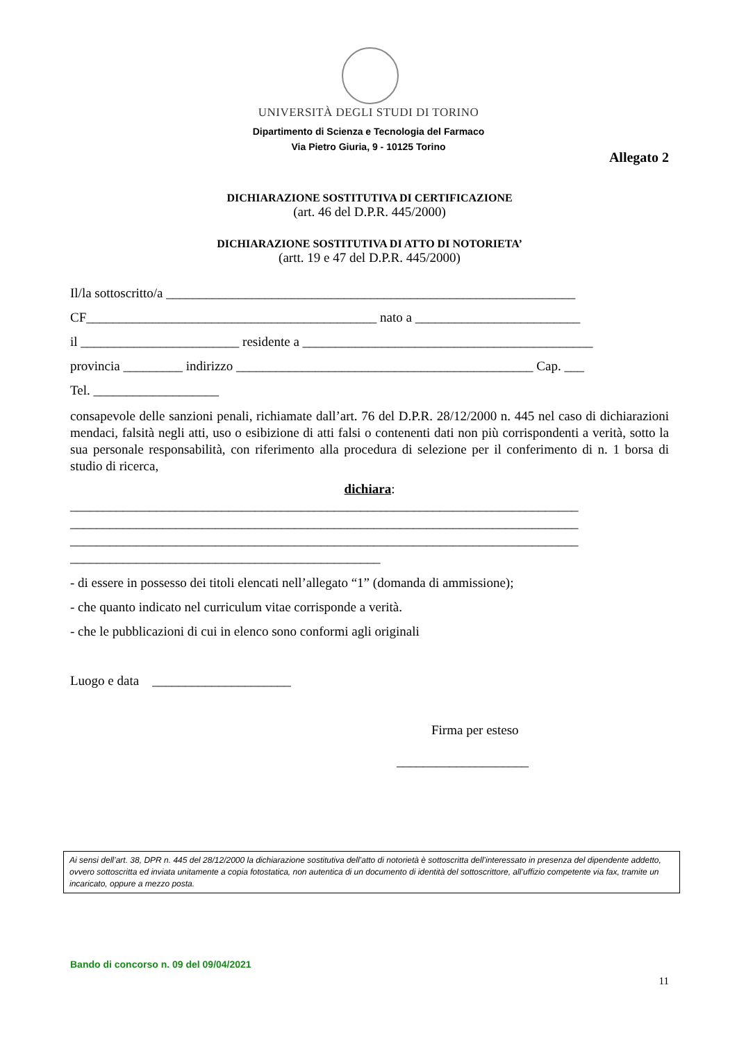UNIVERSITÀ DEGLI STUDI DI TORINO
Dipartimento di Scienza e Tecnologia del Farmaco
Via Pietro Giuria, 9 - 10125 Torino
Allegato 2
DICHIARAZIONE SOSTITUTIVA DI CERTIFICAZIONE
(art. 46 del D.P.R. 445/2000)
DICHIARAZIONE SOSTITUTIVA DI ATTO DI NOTORIETA’
(artt. 19 e 47 del D.P.R. 445/2000)
Il/la sottoscritto/a ______________________________________________________________
CF____________________________________________ nato a _________________________
il ________________________ residente a ____________________________________________
provincia _________ indirizzo _____________________________________________ Cap. ___
Tel. ___________________
consapevole delle sanzioni penali, richiamate dall’art. 76 del D.P.R. 28/12/2000 n. 445 nel caso di dichiarazioni mendaci, falsità negli atti, uso o esibizione di atti falsi o contenenti dati non più corrispondenti a verità, sotto la sua personale responsabilità, con riferimento alla procedura di selezione per il conferimento di n. 1 borsa di studio di ricerca,
dichiara:
_____________________________________________________________________________
_____________________________________________________________________________
_____________________________________________________________________________
_______________________________________________
- di essere in possesso dei titoli elencati nell’allegato “1” (domanda di ammissione);
- che quanto indicato nel curriculum vitae corrisponde a verità.
- che le pubblicazioni di cui in elenco sono conformi agli originali
Luogo e data _____________________
Firma per esteso
____________________
Ai sensi dell’art. 38, DPR n. 445 del 28/12/2000 la dichiarazione sostitutiva dell’atto di notorietà è sottoscritta dell’interessato in presenza del dipendente addetto, ovvero sottoscritta ed inviata unitamente a copia fotostatica, non autentica di un documento di identità del sottoscrittore, all’uffizio competente via fax, tramite un incaricato, oppure a mezzo posta.
Bando di concorso n. 09 del 09/04/2021
11